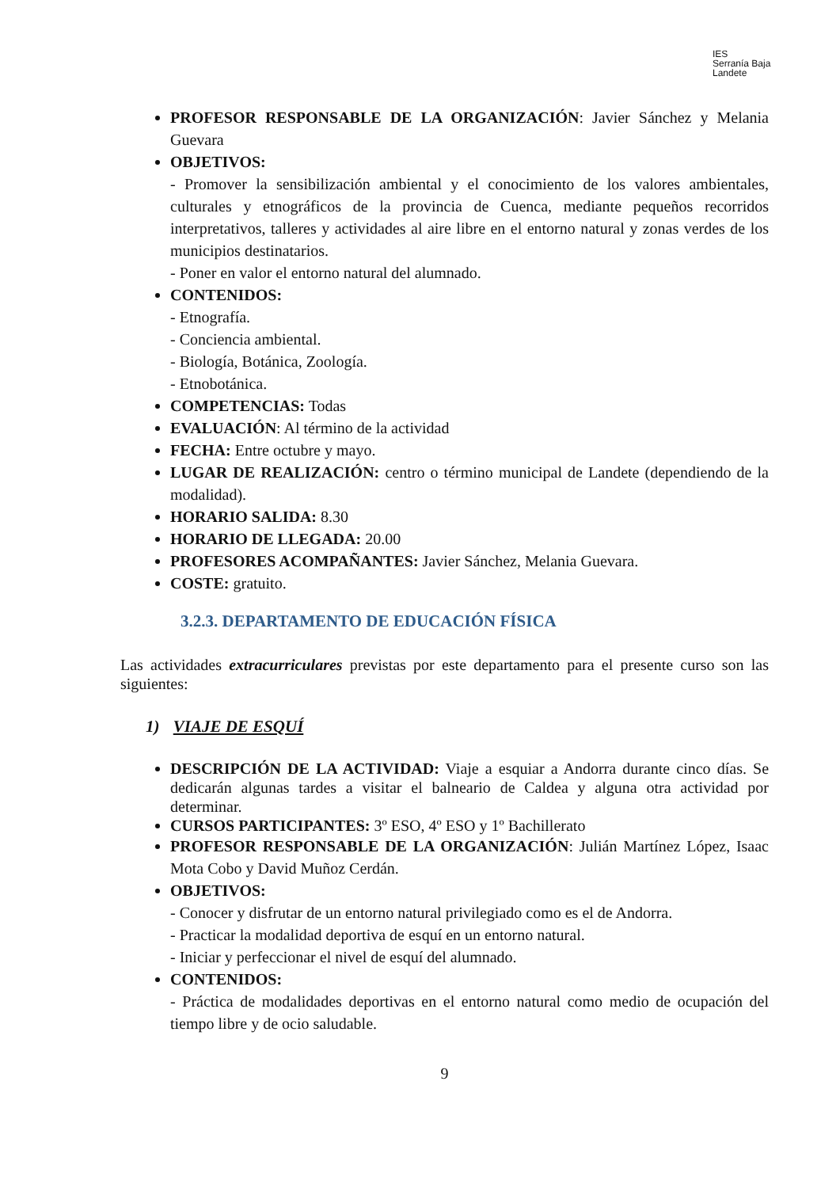IES
Serranía Baja
Landete
PROFESOR RESPONSABLE DE LA ORGANIZACIÓN: Javier Sánchez y Melania Guevara
OBJETIVOS:
- Promover la sensibilización ambiental y el conocimiento de los valores ambientales, culturales y etnográficos de la provincia de Cuenca, mediante pequeños recorridos interpretativos, talleres y actividades al aire libre en el entorno natural y zonas verdes de los municipios destinatarios.
- Poner en valor el entorno natural del alumnado.
CONTENIDOS:
- Etnografía.
- Conciencia ambiental.
- Biología, Botánica, Zoología.
- Etnobotánica.
COMPETENCIAS: Todas
EVALUACIÓN: Al término de la actividad
FECHA: Entre octubre y mayo.
LUGAR DE REALIZACIÓN: centro o término municipal de Landete (dependiendo de la modalidad).
HORARIO SALIDA: 8.30
HORARIO DE LLEGADA: 20.00
PROFESORES ACOMPAÑANTES: Javier Sánchez, Melania Guevara.
COSTE: gratuito.
3.2.3. DEPARTAMENTO DE EDUCACIÓN FÍSICA
Las actividades extracurriculares previstas por este departamento para el presente curso son las siguientes:
1) VIAJE DE ESQUÍ
DESCRIPCIÓN DE LA ACTIVIDAD: Viaje a esquiar a Andorra durante cinco días. Se dedicarán algunas tardes a visitar el balneario de Caldea y alguna otra actividad por determinar.
CURSOS PARTICIPANTES: 3º ESO, 4º ESO y 1º Bachillerato
PROFESOR RESPONSABLE DE LA ORGANIZACIÓN: Julián Martínez López, Isaac Mota Cobo y David Muñoz Cerdán.
OBJETIVOS:
- Conocer y disfrutar de un entorno natural privilegiado como es el de Andorra.
- Practicar la modalidad deportiva de esquí en un entorno natural.
- Iniciar y perfeccionar el nivel de esquí del alumnado.
CONTENIDOS:
- Práctica de modalidades deportivas en el entorno natural como medio de ocupación del tiempo libre y de ocio saludable.
9